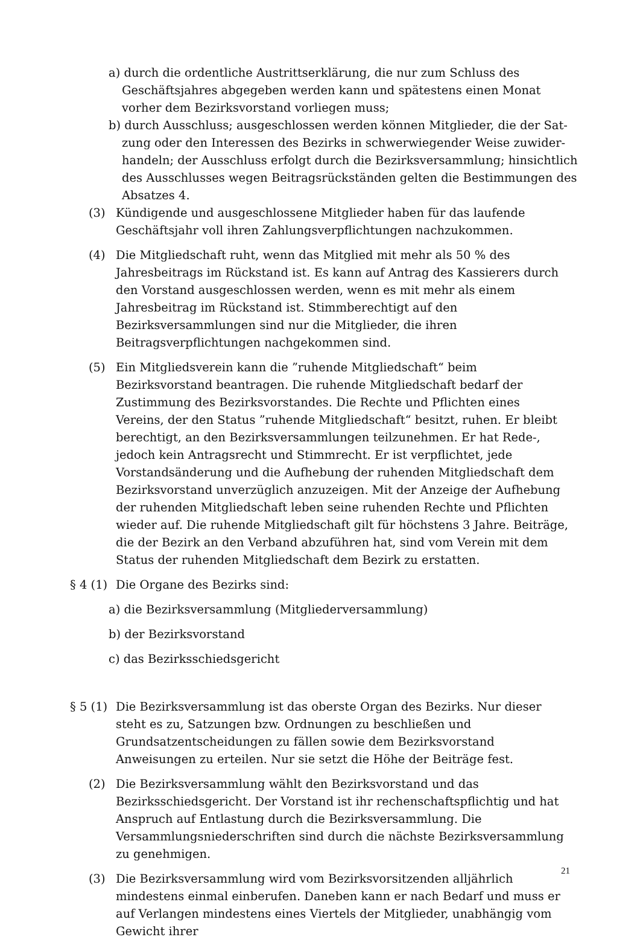a) durch die ordentliche Austrittserklärung, die nur zum Schluss des Geschäfts­jahres abgegeben werden kann und spätestens einen Monat vorher dem Be­zirksvorstand vorliegen muss;
b) durch Ausschluss; ausgeschlossen werden können Mitglieder, die der Sat­zung oder den Interessen des Bezirks in schwerwiegender Weise zuwider­handeln; der Ausschluss erfolgt durch die Bezirksversammlung; hinsichtlich des Ausschlusses wegen Beitragsrückständen gelten die Bestimmungen des Absatzes 4.
(3) Kündigende und ausgeschlossene Mitglieder haben für das laufende Geschäfts­jahr voll ihren Zahlungsverpflichtungen nachzukommen.
(4) Die Mitgliedschaft ruht, wenn das Mitglied mit mehr als 50 % des Jahresbei­trags im Rückstand ist. Es kann auf Antrag des Kassierers durch den Vorstand ausgeschlossen werden, wenn es mit mehr als einem Jahresbeitrag im Rück­stand ist. Stimmberechtigt auf den Bezirksversammlungen sind nur die Mit­glieder, die ihren Beitragsverpflichtungen nachgekommen sind.
(5) Ein Mitgliedsverein kann die ”ruhende Mitgliedschaft“ beim Bezirksvorstand beantragen. Die ruhende Mitgliedschaft bedarf der Zustimmung des Bezirks­vorstandes. Die Rechte und Pflichten eines Vereins, der den Status ”ruhende Mitgliedschaft“ besitzt, ruhen. Er bleibt berechtigt, an den Bezirksversamm­lungen teilzunehmen. Er hat Rede-, jedoch kein Antragsrecht und Stimmrecht. Er ist verpflichtet, jede Vorstandsänderung und die Aufhebung der ruhenden Mitgliedschaft dem Bezirksvorstand unverzüglich anzuzeigen. Mit der Anzei­ge der Aufhebung der ruhenden Mitgliedschaft leben seine ruhenden Rechte und Pflichten wieder auf. Die ruhende Mitgliedschaft gilt für höchstens 3 Jahre. Beiträge, die der Bezirk an den Verband abzuführen hat, sind vom Verein mit dem Status der ruhenden Mitgliedschaft dem Bezirk zu erstatten.
§ 4 (1)
Die Organe des Bezirks sind:
a) die Bezirksversammlung (Mitgliederversammlung)
b) der Bezirksvorstand
c) das Bezirksschiedsgericht
§ 5 (1)
Die Bezirksversammlung ist das oberste Organ des Bezirks. Nur dieser steht es zu, Satzungen bzw. Ordnungen zu beschließen und Grundsatzentscheidungen zu fällen sowie dem Bezirksvorstand Anweisungen zu erteilen. Nur sie setzt die Höhe der Beiträge fest.
(2) Die Bezirksversammlung wählt den Bezirksvorstand und das Bezirksschieds­gericht. Der Vorstand ist ihr rechenschaftspflichtig und hat Anspruch auf Ent­lastung durch die Bezirksversammlung. Die Versammlungsniederschriften sind durch die nächste Bezirksversammlung zu genehmigen.
(3) Die Bezirksversammlung wird vom Bezirksvorsitzenden alljährlich mindestens einmal einberufen. Daneben kann er nach Bedarf und muss er auf Verlangen mindestens eines Viertels der Mitglieder, unabhängig vom Gewicht ihrer
21